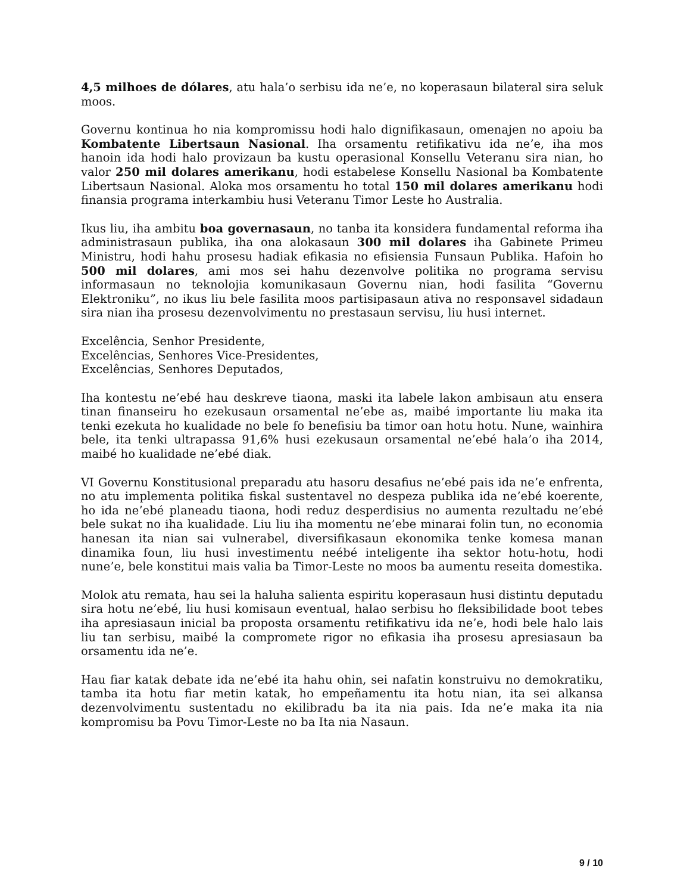4,5 milhoes de dólares, atu hala’o serbisu ida ne’e, no koperasaun bilateral sira seluk moos.
Governu kontinua ho nia kompromissu hodi halo dignifikasaun, omenajen no apoiu ba Kombatente Libertsaun Nasional. Iha orsamentu retifikativu ida ne’e, iha mos hanoin ida hodi halo provizaun ba kustu operasional Konsellu Veteranu sira nian, ho valor 250 mil dolares amerikanu, hodi estabelese Konsellu Nasional ba Kombatente Libertsaun Nasional. Aloka mos orsamentu ho total 150 mil dolares amerikanu hodi finansia programa interkambiu husi Veteranu Timor Leste ho Australia.
Ikus liu, iha ambitu boa governasaun, no tanba ita konsidera fundamental reforma iha administrasaun publika, iha ona alokasaun 300 mil dolares iha Gabinete Primeu Ministru, hodi hahu prosesu hadiak efikasia no efisiensia Funsaun Publika. Hafoin ho 500 mil dolares, ami mos sei hahu dezenvolve politika no programa servisu informasaun no teknolojia komunikasaun Governu nian, hodi fasilita “Governu Elektroniku”, no ikus liu bele fasilita moos partisipasaun ativa no responsavel sidadaun sira nian iha prosesu dezenvolvimentu no prestasaun servisu, liu husi internet.
Excelência, Senhor Presidente,
Excelências, Senhores Vice-Presidentes,
Excelências, Senhores Deputados,
Iha kontestu ne’ebé hau deskreve tiaona, maski ita labele lakon ambisaun atu ensera tinan finanseiru ho ezekusaun orsamental ne’ebe as, maibé importante liu maka ita tenki ezekuta ho kualidade no bele fo benefisiu ba timor oan hotu hotu. Nune, wainhira bele, ita tenki ultrapassa 91,6% husi ezekusaun orsamental ne’ebé hala’o iha 2014, maibé ho kualidade ne’ebé diak.
VI Governu Konstitusional preparadu atu hasoru desafius ne’ebé pais ida ne’e enfrenta, no atu implementa politika fiskal sustentavel no despeza publika ida ne’ebé koerente, ho ida ne’ebé planeadu tiaona, hodi reduz desperdisius no aumenta rezultadu ne’ebé bele sukat no iha kualidade. Liu liu iha momentu ne’ebe minarai folin tun, no economia hanesan ita nian sai vulnerabel, diversifikasaun ekonomika tenke komesa manan dinamika foun, liu husi investimentu neébé inteligente iha sektor hotu-hotu, hodi nune’e, bele konstitui mais valia ba Timor-Leste no moos ba aumentu reseita domestika.
Molok atu remata, hau sei la haluha salienta espiritu koperasaun husi distintu deputadu sira hotu ne’ebé, liu husi komisaun eventual, halao serbisu ho fleksibilidade boot tebes iha apresiasaun inicial ba proposta orsamentu retifikativu ida ne’e, hodi bele halo lais liu tan serbisu, maibé la compromete rigor no efikasia iha prosesu apresiasaun ba orsamentu ida ne’e.
Hau fiar katak debate ida ne’ebé ita hahu ohin, sei nafatin konstruivu no demokratiku, tamba ita hotu fiar metin katak, ho empeñamentu ita hotu nian, ita sei alkansa dezenvolvimentu sustentadu no ekilibradu ba ita nia pais. Ida ne’e maka ita nia kompromisu ba Povu Timor-Leste no ba Ita nia Nasaun.
9 / 10